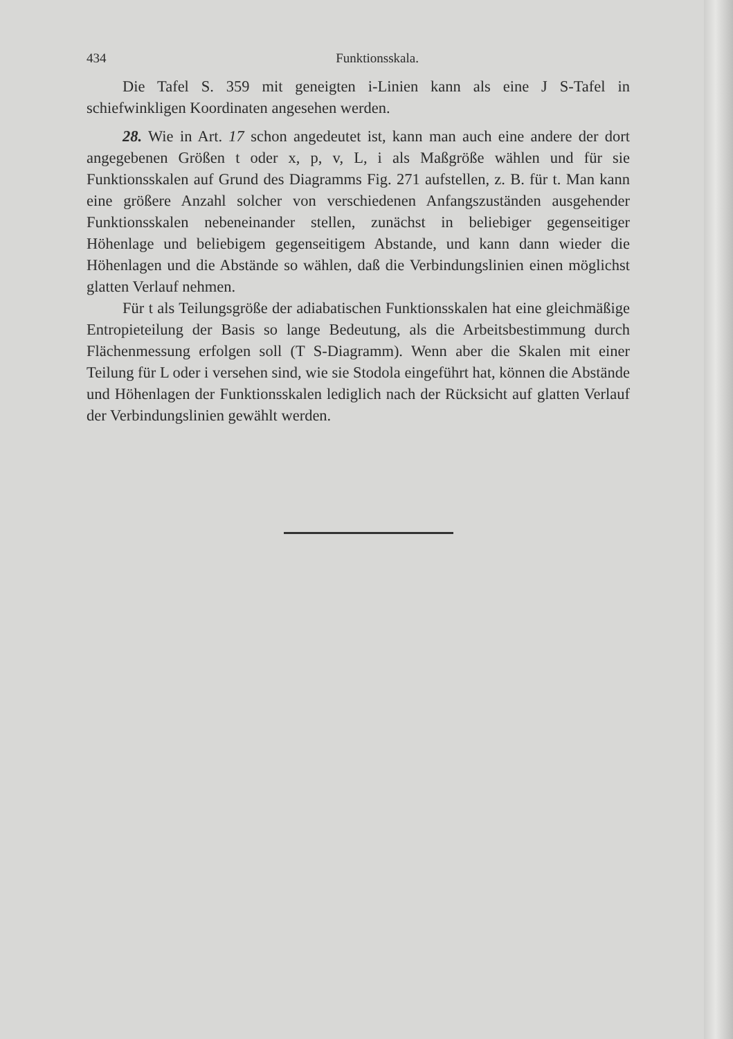434 Funktionsskala.
Die Tafel S. 359 mit geneigten i-Linien kann als eine J S-Tafel in schiefwinkligen Koordinaten angesehen werden.
28. Wie in Art. 17 schon angedeutet ist, kann man auch eine andere der dort angegebenen Größen t oder x, p, v, L, i als Maßgröße wählen und für sie Funktionsskalen auf Grund des Diagramms Fig. 271 aufstellen, z. B. für t. Man kann eine größere Anzahl solcher von verschiedenen Anfangszuständen ausgehender Funktionsskalen nebeneinander stellen, zunächst in beliebiger gegenseitiger Höhenlage und beliebigem gegenseitigem Abstande, und kann dann wieder die Höhenlagen und die Abstände so wählen, daß die Verbindungslinien einen möglichst glatten Verlauf nehmen.
Für t als Teilungsgröße der adiabatischen Funktionsskalen hat eine gleichmäßige Entropieteilung der Basis so lange Bedeutung, als die Arbeitsbestimmung durch Flächenmessung erfolgen soll (T S-Diagramm). Wenn aber die Skalen mit einer Teilung für L oder i versehen sind, wie sie Stodola eingeführt hat, können die Abstände und Höhenlagen der Funktionsskalen lediglich nach der Rücksicht auf glatten Verlauf der Verbindungslinien gewählt werden.